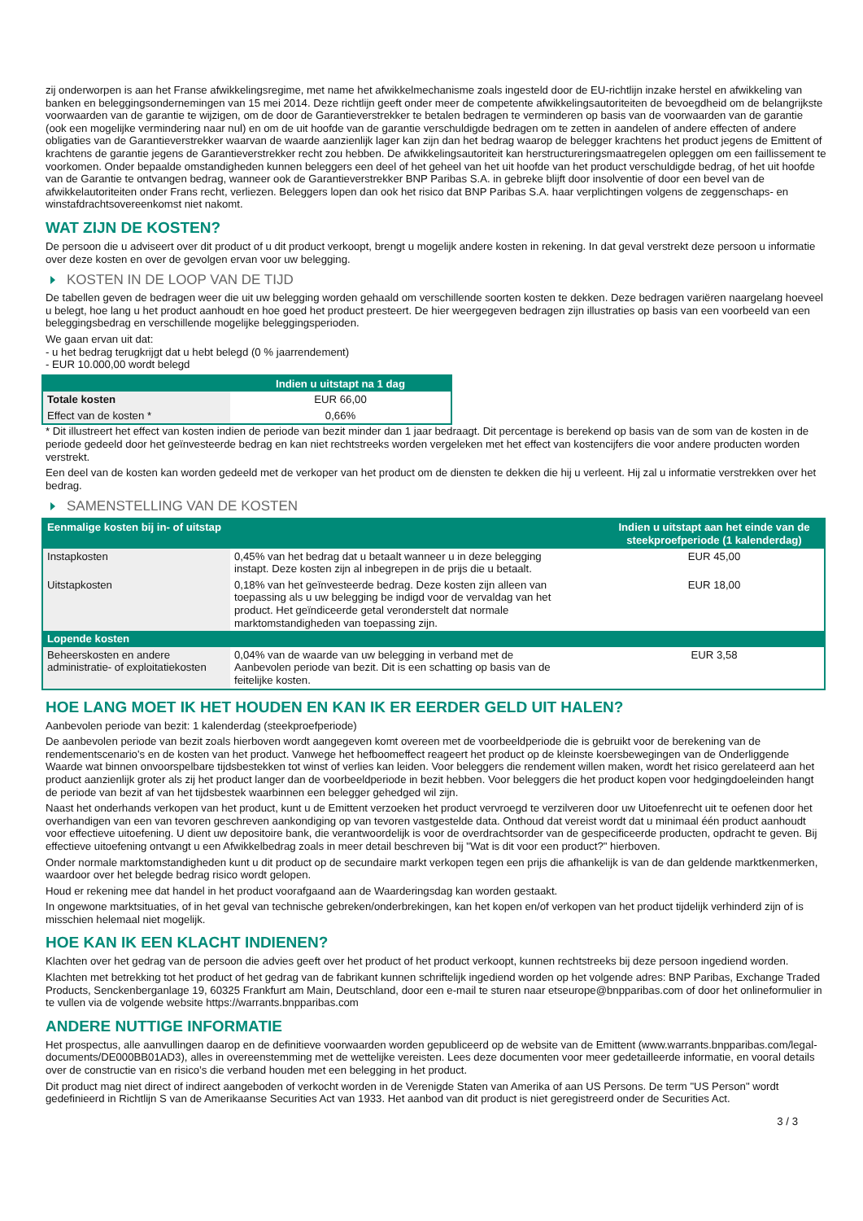zij onderworpen is aan het Franse afwikkelingsregime, met name het afwikkelmechanisme zoals ingesteld door de EU-richtlijn inzake herstel en afwikkeling van banken en beleggingsondernemingen van 15 mei 2014. Deze richtlijn geeft onder meer de competente afwikkelingsautoriteiten de bevoegdheid om de belangrijkste voorwaarden van de garantie te wijzigen, om de door de Garantieverstrekker te betalen bedragen te verminderen op basis van de voorwaarden van de garantie (ook een mogelijke vermindering naar nul) en om de uit hoofde van de garantie verschuldigde bedragen om te zetten in aandelen of andere effecten of andere obligaties van de Garantieverstrekker waarvan de waarde aanzienlijk lager kan zijn dan het bedrag waarop de belegger krachtens het product jegens de Emittent of krachtens de garantie jegens de Garantieverstrekker recht zou hebben. De afwikkelingsautoriteit kan herstructureringsmaatregelen opleggen om een faillissement te voorkomen. Onder bepaalde omstandigheden kunnen beleggers een deel of het geheel van het uit hoofde van het product verschuldigde bedrag, of het uit hoofde van de Garantie te ontvangen bedrag, wanneer ook de Garantieverstrekker BNP Paribas S.A. in gebreke blijft door insolventie of door een bevel van de afwikkelautoriteiten onder Frans recht, verliezen. Beleggers lopen dan ook het risico dat BNP Paribas S.A. haar verplichtingen volgens de zeggenschaps- en winstafdrachtsovereenkomst niet nakomt.
WAT ZIJN DE KOSTEN?
De persoon die u adviseert over dit product of u dit product verkoopt, brengt u mogelijk andere kosten in rekening. In dat geval verstrekt deze persoon u informatie over deze kosten en over de gevolgen ervan voor uw belegging.
KOSTEN IN DE LOOP VAN DE TIJD
De tabellen geven de bedragen weer die uit uw belegging worden gehaald om verschillende soorten kosten te dekken. Deze bedragen variëren naargelang hoeveel u belegt, hoe lang u het product aanhoudt en hoe goed het product presteert. De hier weergegeven bedragen zijn illustraties op basis van een voorbeeld van een beleggingsbedrag en verschillende mogelijke beleggingsperioden.
We gaan ervan uit dat:
- u het bedrag terugkrijgt dat u hebt belegd (0 % jaarrendement)
- EUR 10.000,00 wordt belegd
| | Indien u uitstapt na 1 dag |
| --- | --- |
| Totale kosten | EUR 66,00 |
| Effect van de kosten * | 0,66% |
* Dit illustreert het effect van kosten indien de periode van bezit minder dan 1 jaar bedraagt. Dit percentage is berekend op basis van de som van de kosten in de periode gedeeld door het geïnvesteerde bedrag en kan niet rechtstreeks worden vergeleken met het effect van kostencijfers die voor andere producten worden verstrekt.
Een deel van de kosten kan worden gedeeld met de verkoper van het product om de diensten te dekken die hij u verleent. Hij zal u informatie verstrekken over het bedrag.
SAMENSTELLING VAN DE KOSTEN
| Eenmalige kosten bij in- of uitstap | | Indien u uitstapt aan het einde van de steekproefperiode (1 kalenderdag) |
| --- | --- | --- |
| Instapkosten | 0,45% van het bedrag dat u betaalt wanneer u in deze belegging instapt. Deze kosten zijn al inbegrepen in de prijs die u betaalt. | EUR 45,00 |
| Uitstapkosten | 0,18% van het geïnvesteerde bedrag. Deze kosten zijn alleen van toepassing als u uw belegging be indigd voor de vervaldag van het product. Het geïndiceerde getal veronderstelt dat normale marktomstandigheden van toepassing zijn. | EUR 18,00 |
| Lopende kosten | | |
| Beheerskosten en andere administratie- of exploitatiekosten | 0,04% van de waarde van uw belegging in verband met de Aanbevolen periode van bezit. Dit is een schatting op basis van de feitelijke kosten. | EUR 3,58 |
HOE LANG MOET IK HET HOUDEN EN KAN IK ER EERDER GELD UIT HALEN?
Aanbevolen periode van bezit: 1 kalenderdag (steekproefperiode)
De aanbevolen periode van bezit zoals hierboven wordt aangegeven komt overeen met de voorbeeldperiode die is gebruikt voor de berekening van de rendementscenario's en de kosten van het product. Vanwege het hefboomeffect reageert het product op de kleinste koersbewegingen van de Onderliggende Waarde wat binnen onvoorspelbare tijdsbestekken tot winst of verlies kan leiden. Voor beleggers die rendement willen maken, wordt het risico gerelateerd aan het product aanzienlijk groter als zij het product langer dan de voorbeeldperiode in bezit hebben. Voor beleggers die het product kopen voor hedgingdoeleinden hangt de periode van bezit af van het tijdsbestek waarbinnen een belegger gehedged wil zijn.
Naast het onderhands verkopen van het product, kunt u de Emittent verzoeken het product vervroegd te verzilveren door uw Uitoefenrecht uit te oefenen door het overhandigen van een van tevoren geschreven aankondiging op van tevoren vastgestelde data. Onthoud dat vereist wordt dat u minimaal één product aanhoudt voor effectieve uitoefening. U dient uw depositoire bank, die verantwoordelijk is voor de overdrachtsorder van de gespecificeerde producten, opdracht te geven. Bij effectieve uitoefening ontvangt u een Afwikkelbedrag zoals in meer detail beschreven bij "Wat is dit voor een product?" hierboven.
Onder normale marktomstandigheden kunt u dit product op de secundaire markt verkopen tegen een prijs die afhankelijk is van de dan geldende marktkenmerken, waardoor over het belegde bedrag risico wordt gelopen.
Houd er rekening mee dat handel in het product voorafgaand aan de Waarderingsdag kan worden gestaakt.
In ongewone marktsituaties, of in het geval van technische gebreken/onderbrekingen, kan het kopen en/of verkopen van het product tijdelijk verhinderd zijn of is misschien helemaal niet mogelijk.
HOE KAN IK EEN KLACHT INDIENEN?
Klachten over het gedrag van de persoon die advies geeft over het product of het product verkoopt, kunnen rechtstreeks bij deze persoon ingediend worden.
Klachten met betrekking tot het product of het gedrag van de fabrikant kunnen schriftelijk ingediend worden op het volgende adres: BNP Paribas, Exchange Traded Products, Senckenberganlage 19, 60325 Frankfurt am Main, Deutschland, door een e-mail te sturen naar etseurope@bnpparibas.com of door het onlineformulier in te vullen via de volgende website https://warrants.bnpparibas.com
ANDERE NUTTIGE INFORMATIE
Het prospectus, alle aanvullingen daarop en de definitieve voorwaarden worden gepubliceerd op de website van de Emittent (www.warrants.bnpparibas.com/legal-documents/DE000BB01AD3), alles in overeenstemming met de wettelijke vereisten. Lees deze documenten voor meer gedetailleerde informatie, en vooral details over de constructie van en risico’s die verband houden met een belegging in het product.
Dit product mag niet direct of indirect aangeboden of verkocht worden in de Verenigde Staten van Amerika of aan US Persons. De term "US Person" wordt gedefinieerd in Richtlijn S van de Amerikaanse Securities Act van 1933. Het aanbod van dit product is niet geregistreerd onder de Securities Act.
3 / 3